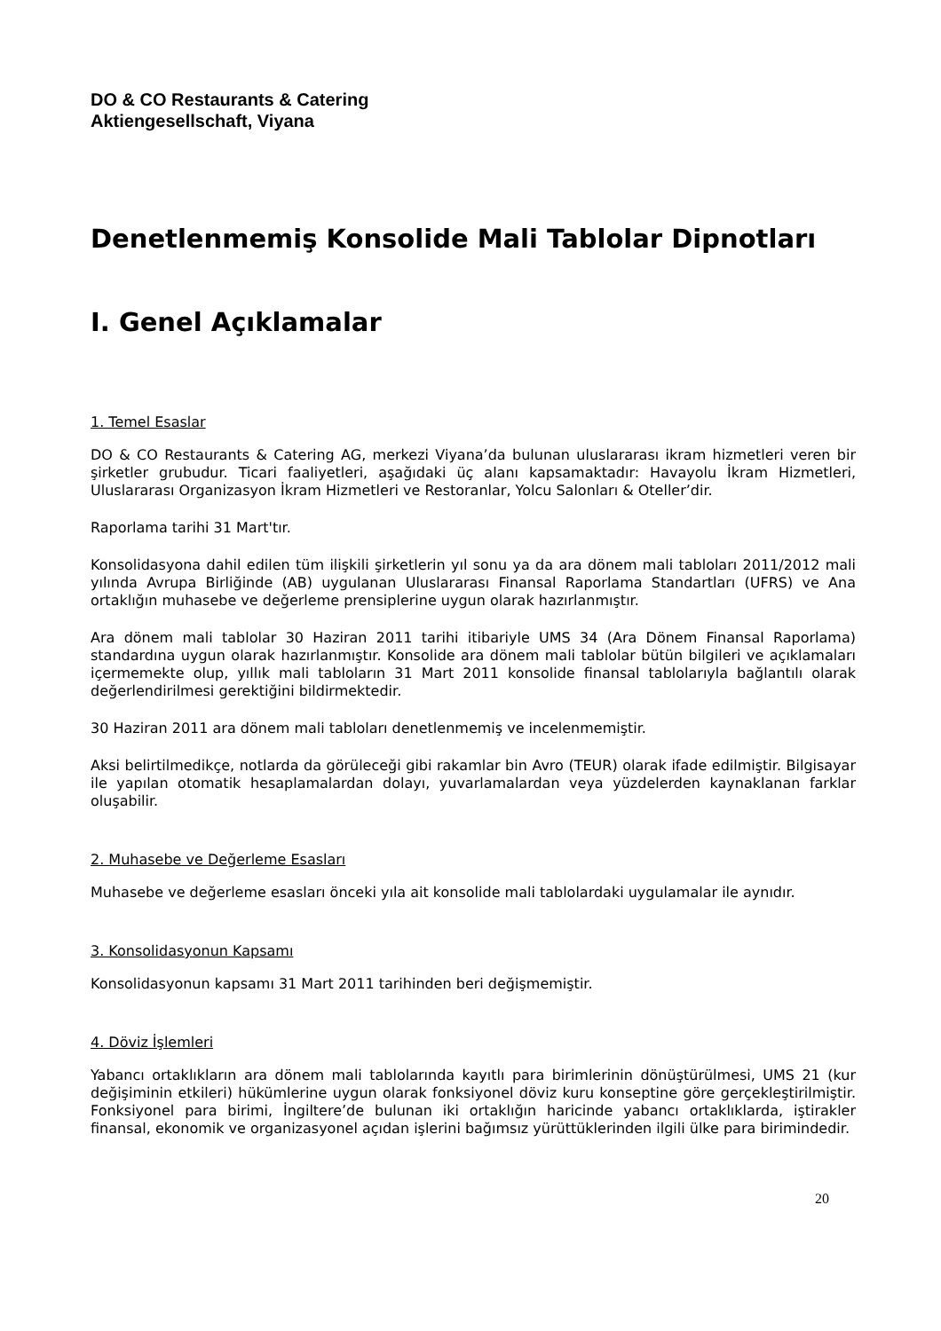DO & CO Restaurants & Catering
Aktiengesellschaft, Viyana
Denetlenmemiş Konsolide Mali Tablolar Dipnotları
I. Genel Açıklamalar
1. Temel Esaslar
DO & CO Restaurants & Catering AG, merkezi Viyana’da bulunan uluslararası ikram hizmetleri veren bir şirketler grubudur. Ticari faaliyetleri, aşağıdaki üç alanı kapsamaktadır: Havayolu İkram Hizmetleri, Uluslararası Organizasyon İkram Hizmetleri ve Restoranlar, Yolcu Salonları & Oteller’dir.
Raporlama tarihi 31 Mart'tır.
Konsolidasyona dahil edilen tüm ilişkili şirketlerin yıl sonu ya da ara dönem mali tabloları 2011/2012 mali yılında Avrupa Birliğinde (AB) uygulanan Uluslararası Finansal Raporlama Standartları (UFRS) ve Ana ortaklığın muhasebe ve değerleme prensiplerine uygun olarak hazırlanmıştır.
Ara dönem mali tablolar 30 Haziran 2011 tarihi itibariyle UMS 34 (Ara Dönem Finansal Raporlama) standardına uygun olarak hazırlanmıştır. Konsolide ara dönem mali tablolar bütün bilgileri ve açıklamaları içermemekte olup, yıllık mali tabloların 31 Mart 2011 konsolide finansal tablolarıyla bağlantılı olarak değerlendirilmesi gerektiğini bildirmektedir.
30 Haziran 2011 ara dönem mali tabloları denetlenmemiş ve incelenmemiştir.
Aksi belirtilmedikçe, notlarda da görüleceği gibi rakamlar bin Avro (TEUR) olarak ifade edilmiştir. Bilgisayar ile yapılan otomatik hesaplamalardan dolayı, yuvarlamalardan veya yüzdelerden kaynaklanan farklar oluşabilir.
2. Muhasebe ve Değerleme Esasları
Muhasebe ve değerleme esasları önceki yıla ait konsolide mali tablolardaki uygulamalar ile aynıdır.
3. Konsolidasyonun Kapsamı
Konsolidasyonun kapsamı 31 Mart 2011 tarihinden beri değişmemiştir.
4. Döviz İşlemleri
Yabancı ortaklıkların ara dönem mali tablolarında kayıtlı para birimlerinin dönüştürülmesi, UMS 21 (kur değişiminin etkileri) hükümlerine uygun olarak fonksiyonel döviz kuru konseptine göre gerçekleştirilmiştir. Fonksiyonel para birimi, İngiltere’de bulunan iki ortaklığın haricinde yabancı ortaklıklarda, iştirakler finansal, ekonomik ve organizasyonel açıdan işlerini bağımsız yürüttüklerinden ilgili ülke para birimindedir.
20